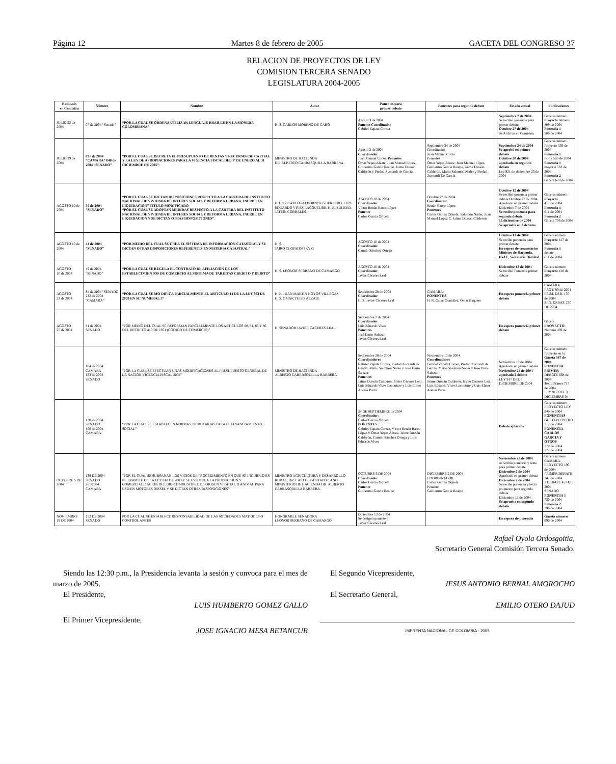Página 12 Martes 8 de febrero de 2005 GACETA DEL CONGRESO 37
RELACION DE PROYECTOS DE LEY
COMISION TERCERA SENADO
LEGISLATURA 2004-2005
| Radicado en Comisión | Número | Nombre | Autor | Ponentes para primer debate | Ponentes para segundo debate | Estado actual | Publicaciones |
| --- | --- | --- | --- | --- | --- | --- | --- |
| JULIO 22 de 2004 | 07 de 2004 “Senado” | “POR LA CUAL SE ORDENA UTILIZAR LENGUAJE BRAILLE EN LA MONEDA COLOMBIANA” | H. S. CARLOS MORENO DE CARO | Agosto 3 de 2004 Ponente Coordinador Gabriel Zapata Correa | | Septiembre 7 de 2004 Se recibió ponencia para primer debate. Octubre 27 de 2004 Sé Archivo en Comisión | Gacetas número Proyecto número 409 de 2004 Ponencia 1 506 de 2004 |
| JULIO 29 de 2004 | 091 de 2004 “CAMARA” 040 de 2004 “SENADO” | “POR EL CUAL SE DECRETA EL PRESUPUESTO DE RENTAS Y RECURSOS DE CAPITAL Y LA LEY DE APROPIACIONES PARA LA VIGENCIA FISCAL DEL 1º DE ENERO AL 31 DICIEMBRE DE 2005”. | MINISTRO DE HACIENDA DR. ALBERTO CARRASQUILLA BARRERA. | Agosto 3 de 2004 Coordinador Juan Manuel Corzo. Ponentes Omar Yepes Alzate, Juan Manuel López, Guillermo García Realpe, Jaime Dussán Calderón y Piedad Zuccardi de García. | Septiembre 24 de 2004 Coordinador Juan Manuel Corzo Ponentes Omar Yepes Alzate, Juan Manuel López, Guillermo García Realpe, Jaime Dussán Calderón, Mario Salomón Nader y Piedad Zuccardi De García | Septiembre 24 de 2004 Se aprobó en primer debate Octubre 20 de 2004 aprobado en segundo debate Ley 921 de diciembre 23 de 2004 | Gacetas número Proyecto 339 de 2004 Ponencia 1 Borja 560 de 2004 Ponencia 1 mayoría 562 de 2004 Ponencia 2 Gaceta 628 de 2004 |
| AGOSTO 10 de 2004 | 39 de 2004 “SENADO” | “POR EL CUAL SE DICTAN DISPOSICIONES RESPECTO A LA CARTERA DE INSTITUTO NACIONAL DE VIVIENDA DE INTERES SOCIAL Y REFORMA URBANA, INURBE EN LIQUIDACION” TITULO MODIFICADO “POR EL CUAL SE ADOPTAN MEDIDAS RESPECTO A LA CARTERA DEL INSTITUTO NACIONAL DE VIVIENDA DE INTERES SOCIAL Y REFORMA URBANA, INURBE EN LIQUIDACION Y SE DICTAN OTRAS DISPOSICIONES”. | HH. SS. CARLOS ALBORNOZ GUERRERO, LUIS EDUARDO VIVES LACOUTURE, H. R. ZULEMA JATTIN CORRALES. | AGOSTO 10 de 2004 Coordinador Víctor Renán Barco López Ponente Carlos García Orjuela | Octubre 27 de 2004 Coordinador Renán Barco López Ponentes Carlos García Orjuela, Salomón Náder, Juan Manuel López C. Jaime Dussán Calderón | Octubre 12 de 2004 Se recibió ponencia primer debate Octubre 27 de 2004 Aprobado en primer debate Diciembre 7 de 2004 Se recibe ponencia para segundo debate 15 diciembre de 2004 Se aprueba en 2 debates | Gacetas número Proyecto 417 de 2004 Ponencia 1 611 de 2004 Ponencia 2 Gaceta 796 de 2004 |
| AGOSTO 10 de 2004 | 44 de 2004 “SENADO” | “POR MEDIO DEL CUAL SE CREA EL SISTEMA DE INFORMACION CATASTRAL Y SE DICTAN OTRAS DISPOSICIONES REFERENTES EN MATERIA CATASTRAL” | H. S. JAIRO CLOPATOFSKY G | AGOSTO 10 de 2004 Coordinador Camilo Sánchez Ortega | | Octubre 13 de 2004 Se recibe ponencia para primer debate En espera de comentarios Ministro de Hacienda, IGAC, Secretaría Distrital | Gaceta número Proyecto 417 de 2004 Ponencia 1 debate 611 de 2004 |
| AGOSTO 10 de 2004 | 49 de 2004 “SENADO” | “POR LA CUAL SE REGULA EL CONTRATO DE AFILIACION DE LOS ESTABLECIMIENTOS DE COMERCIO AL SISTEMA DE TARJETAS CREDITO Y DEBITO” | H. S. LEONOR SERRANO DE CAMARGO | AGOSTO 10 de 2004 Coordinador Javier Cáceres Leal | | Diciembre 13 de 2004 Se recibió Ponencia primer debate | Gaceta número Proyecto 418 de 2004 |
| AGOSTO 23 de 2004 | 84 de 2004 “SENADO 232 de 2004 “CAMARA” | “POR LA CUAL SE MO DIFICA PARCIALMENTE EL ARTICULO 14 DE LA LEY 863 DE 2003 EN SU NUMERAL 3” | H. R. JUAN MARTIN HOYOS VILLEGAS H. S. OMAR YEPES ALZATE | Septiembre 28 de 2004 Coordinador H. S. Javier Cáceres Leal | CAMARA: PONENTES H. R. Oscar González, Omar Baquero | En espera ponencia primer debate | CAMARA PROY. 90 de 2004 PRIM. DEB. 170 de 2004 SEG. DEBAT. 270 DE 2004 |
| AGOSTO 25 de 2004 | 91 de 2004 SENADO | “POR MEDIO DEL CUAL SE REFORMAN PARCIALMENTE LOS ARTICULOS 80, 81, 85 Y 86 DEL DECRETO 410 DE 1971 (CODIGO DE COMERCIO)” | H. SENADOR JAVIER CACERES LEAL | Septiembre 2 de 2004 Coordinador Luis Eduardo Vives Ponentes José Darío Salazar Javier Cáceres Leal | | En espera ponencia primer debate | Gaceta PROYECTO Número 469 de 2004 |
| | 184 de 2004 CAMARA 133 de 2004 SENADO | “POR LA CUAL SE EFECTUAN UNAS MODIFICACIONES AL PRESUPUESTO GENERAL DE LA NACION VIGENCIA FISCAL 2004” | MINISTRO DE HACIENDA ALBERTO CARRASQUILLA BARRERA | Septiembre 28 de 2004 Coordinadores Gabriel Zapata Correa, Piedad Zuccardi de García, Mario Salomón Náder y José Darío Salazar Ponentes Jaime Dussán Calderón, Javier Cáceres Leal, Luis Eduardo Vives Lacouture y Luis Elmer Arenas Parra. | Noviembre 10 de 2004 Coordinadores Gabriel Zapata Correa, Piedad Zuccardi de García, Mario Salomón Náder y José Darío Salazar Ponentes Jaime Dussán Calderón, Javier Cáceres Leal, Luis Eduardo Vives Lacouture y Luis Elmer Arenas Parra. | Noviembre 10 de 2004 Aprobado en primer debate Noviembre 24 de 2004 aprobado 2 debate LEY 917 DEL 3 DICIEMBRE DE 2004 | Gacetas número Proyecto en la Gaceta 567 de 2004 PONENCIA PRIMER DEBATE 668 de 2004 Texto Primer 717 de 2004 LEY 917 DEL 3 DICIEMBRE 04 |
| | 130 de 2004 SENADO 166 de 2004 CAMARA | “POR LA CUAL SE ESTABLECEN NORMAS TRIBUTARIAS PARA EL FINANCIAMIENTO SOCIAL” | | 24 DE SEPTIEMBRE de 2004 Coordinador : Carlos García Orjuela PONENTES Gabriel Zapara Correa, Víctor Renán Barco López Y Omar Yepes Alzate, Jaime Dussán Calderón, Camilo Sánchez Ortega y Luis Eduardo Vives | | Debate aplazado | Gacetas número PROYECTO LEY 549 de 2004 PONENCIAS GUSTAVO PETRO 712 de 2004 PONENCIA CARLOS GARCIA Y OTROS 770 de 2004 777 de 2004 |
| OCTUBRE 5 DE 2004 | 139 DE 2004 SENADO 261/2004 CAMARA | “POR EL CUAL SE SUBSANAN LOS VICIOS DE PROCEDIMIENTO EN QUE SE INCURRIO EN EL TRAMITE DE LA LEY 818 DE 2003 Y SE ESTIMULA LA PRODUCCION Y COMERCIALIZACION DEL BIO-COMBUSTIBLE DE ORIGEN VEGETAL O ANIMAL PARA USO EN MOTORES DIESEL Y SE DICTAN OTRAS DISPOSICIONES” | MINISTRO AGRICULTURA Y DESARROLLO RURAL, DR. CARLOS GUSTAVO CANO, MINISTERIO DE HACIENDA DR. ALBERTO CARRASQUILLA BARRERA. | OCTUBRE 5 DE 2004 Coordinador Carlos García Orjuela Ponente Guillermo García Realpe | DICIEMBRE 2 DE 2004 COORDINADOR Carlos García Orjuela Ponente Guillermo García Realpe | Noviembre 22 de 2004 se recibió ponencia y texto para primer debate Diciembre 2 de 2004 Aprobado en primer debate Diciembre 7 de 2004 Se recibe ponencia y texto propuesto para segundo debate Diciembre 15 de 2004 Se aprueba en segundo debate | Gaceta número CAMARA. PROYECTO 190 de 2004 PRIMER DEBATE 247 de 2004 2 DEBATE 451 DE 2004 SENADO PONENCIA 1 730 de 2004 Ponencia 2 796 de 2004 |
| NOVIEMBRE 19 DE 2004 | 152 DE 2004 SENADO | POR LA CUAL SE ESTABLECE RESPONSABILIDAD DE LAS SOCIEDADES MATRICES O CONTROL ANTES | HONORABLE SENADORA LEONOR SERRANO DE CAMARGO | Diciembre 13 de 2004 Se designó ponente a Javier Cáceres Leal | | En espera de ponencia | Gaceta número 690 de 2004 |
Rafael Oyola Ordosgoitia,
Secretario General Comisión Tercera Senado.
Siendo las 12:30 p.m., la Presidencia levanta la sesión y convoca para el mes de marzo de 2005.
El Presidente,
LUIS HUMBERTO GOMEZ GALLO
El Primer Vicepresidente,
JOSE IGNACIO MESA BETANCUR
El Segundo Vicepresidente,
JESUS ANTONIO BERNAL AMOROCHO
El Secretario General,
EMILIO OTERO DAJUD
IMPRENTA NACIONAL DE COLOMBIA - 2005